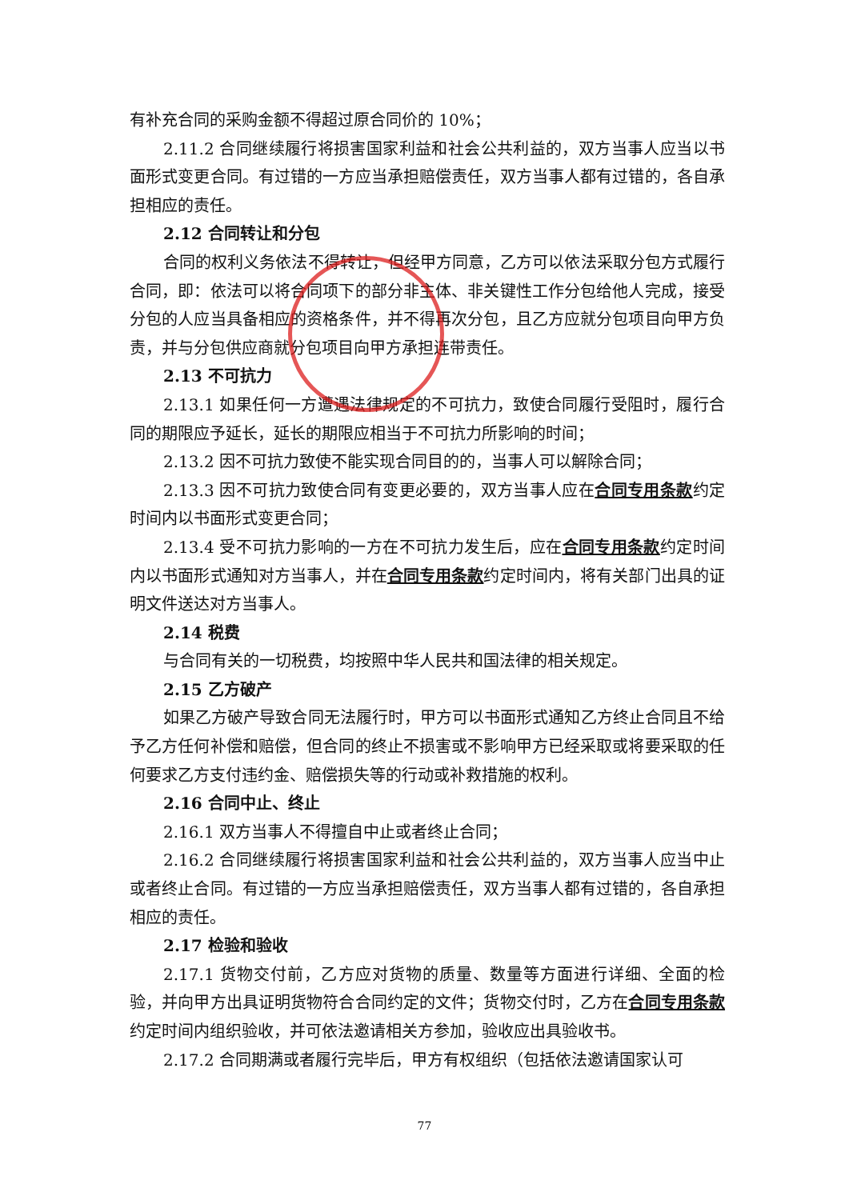有补充合同的采购金额不得超过原合同价的 10%；
2.11.2 合同继续履行将损害国家利益和社会公共利益的，双方当事人应当以书面形式变更合同。有过错的一方应当承担赔偿责任，双方当事人都有过错的，各自承担相应的责任。
2.12 合同转让和分包
合同的权利义务依法不得转让，但经甲方同意，乙方可以依法采取分包方式履行合同，即：依法可以将合同项下的部分非主体、非关键性工作分包给他人完成，接受分包的人应当具备相应的资格条件，并不得再次分包，且乙方应就分包项目向甲方负责，并与分包供应商就分包项目向甲方承担连带责任。
2.13 不可抗力
2.13.1 如果任何一方遭遇法律规定的不可抗力，致使合同履行受阻时，履行合同的期限应予延长，延长的期限应相当于不可抗力所影响的时间；
2.13.2 因不可抗力致使不能实现合同目的的，当事人可以解除合同；
2.13.3 因不可抗力致使合同有变更必要的，双方当事人应在合同专用条款约定时间内以书面形式变更合同；
2.13.4 受不可抗力影响的一方在不可抗力发生后，应在合同专用条款约定时间内以书面形式通知对方当事人，并在合同专用条款约定时间内，将有关部门出具的证明文件送达对方当事人。
2.14 税费
与合同有关的一切税费，均按照中华人民共和国法律的相关规定。
2.15 乙方破产
如果乙方破产导致合同无法履行时，甲方可以书面形式通知乙方终止合同且不给予乙方任何补偿和赔偿，但合同的终止不损害或不影响甲方已经采取或将要采取的任何要求乙方支付违约金、赔偿损失等的行动或补救措施的权利。
2.16 合同中止、终止
2.16.1 双方当事人不得擅自中止或者终止合同；
2.16.2 合同继续履行将损害国家利益和社会公共利益的，双方当事人应当中止或者终止合同。有过错的一方应当承担赔偿责任，双方当事人都有过错的，各自承担相应的责任。
2.17 检验和验收
2.17.1 货物交付前，乙方应对货物的质量、数量等方面进行详细、全面的检验，并向甲方出具证明货物符合合同约定的文件；货物交付时，乙方在合同专用条款约定时间内组织验收，并可依法邀请相关方参加，验收应出具验收书。
2.17.2 合同期满或者履行完毕后，甲方有权组织（包括依法邀请国家认可
77